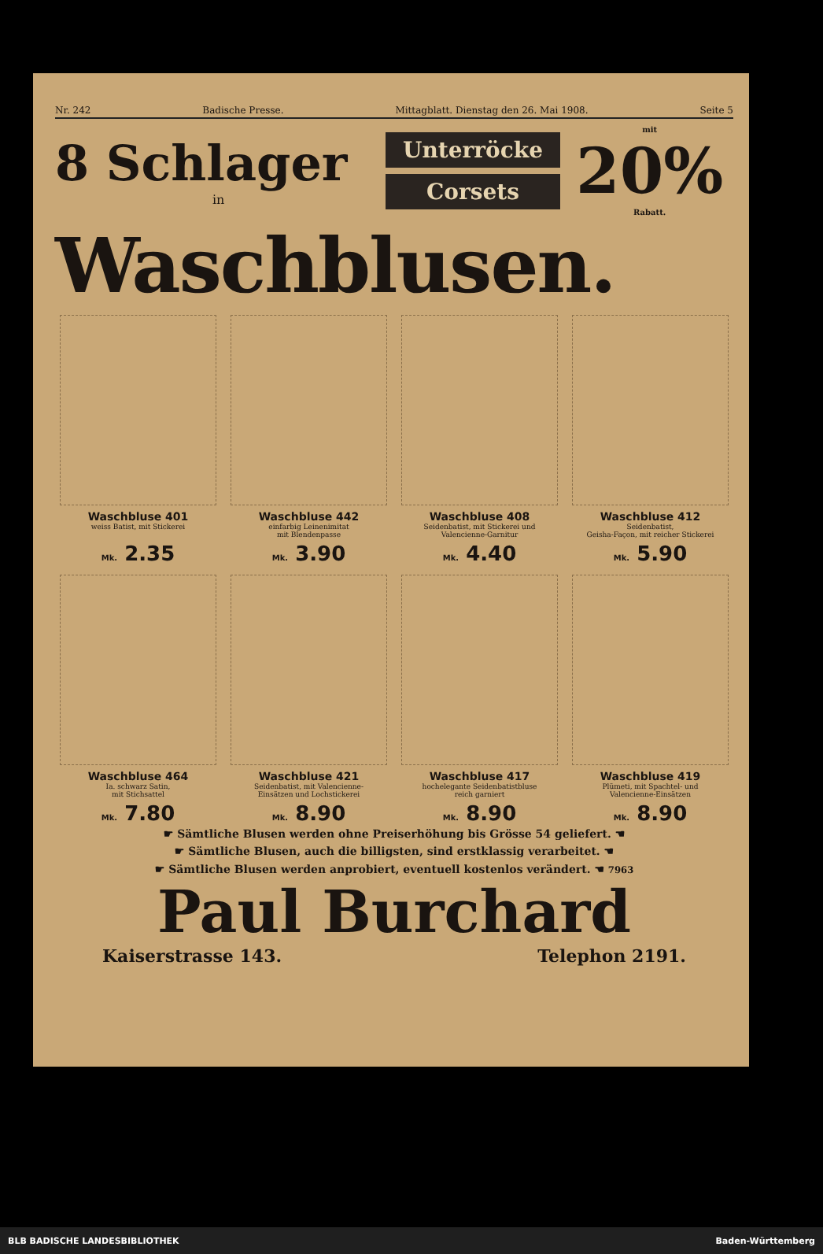Nr. 242 Badische Presse. Mittagblatt. Dienstag den 26. Mai 1908. Seite 5
8 Schlager
in
Unterröcke
Corsets
mit
20%
Rabatt.
Waschblusen.
Waschbluse 401
weiss Batist, mit Stickerei
Mk. 2.35
Waschbluse 442
einfarbig Leinenimitat
mit Blendenpasse
Mk. 3.90
Waschbluse 408
Seidenbatist, mit Stickerei und
Valencienne-Garnitur
Mk. 4.40
Waschbluse 412
Seidenbatist,
Geisha-Façon, mit reicher Stickerei
Mk. 5.90
Waschbluse 464
Ia. schwarz Satin,
mit Stichsattel
Mk. 7.80
Waschbluse 421
Seidenbatist, mit Valencienne-
Einsätzen und Lochstickerei
Mk. 8.90
Waschbluse 417
hochelegante Seidenbatistbluse
reich garniert
Mk. 8.90
Waschbluse 419
Plümeti, mit Spachtel- und
Valencienne-Einsätzen
Mk. 8.90
☛ Sämtliche Blusen werden ohne Preiserhöhung bis Grösse 54 geliefert. ☚
☛ Sämtliche Blusen, auch die billigsten, sind erstklassig verarbeitet. ☚
☛ Sämtliche Blusen werden anprobiert, eventuell kostenlos verändert. ☚ 7963
Paul Burchard
Kaiserstrasse 143. Telephon 2191.
BLB BADISCHE LANDESBIBLIOTHEK Baden-Württemberg